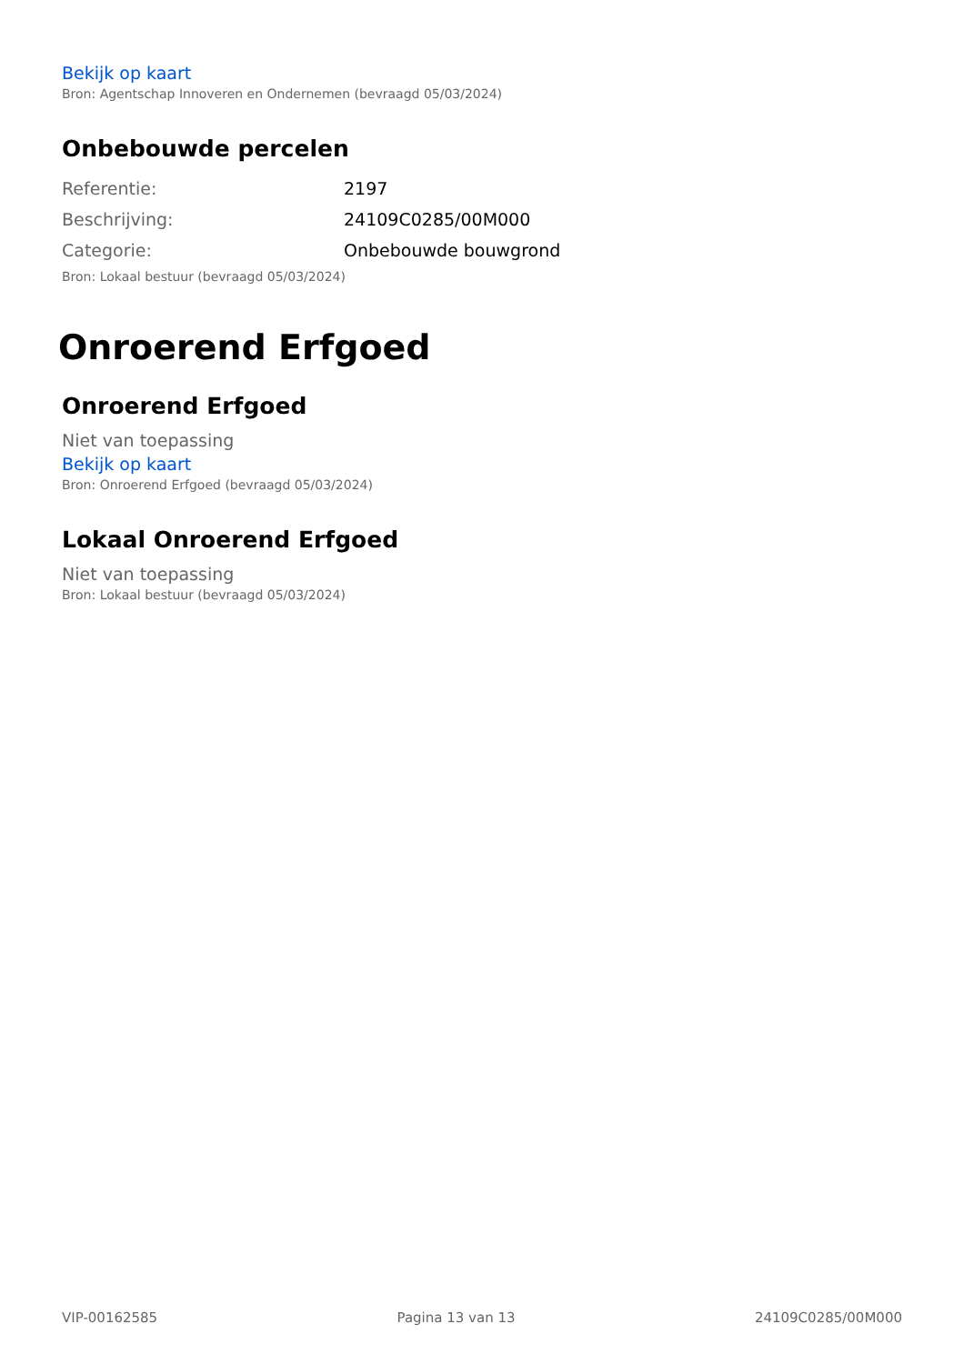Bekijk op kaart
Bron: Agentschap Innoveren en Ondernemen (bevraagd 05/03/2024)
Onbebouwde percelen
| Referentie: | 2197 |
| Beschrijving: | 24109C0285/00M000 |
| Categorie: | Onbebouwde bouwgrond |
Bron: Lokaal bestuur (bevraagd 05/03/2024)
Onroerend Erfgoed
Onroerend Erfgoed
Niet van toepassing
Bekijk op kaart
Bron: Onroerend Erfgoed (bevraagd 05/03/2024)
Lokaal Onroerend Erfgoed
Niet van toepassing
Bron: Lokaal bestuur (bevraagd 05/03/2024)
VIP-00162585 Pagina 13 van 13 24109C0285/00M000